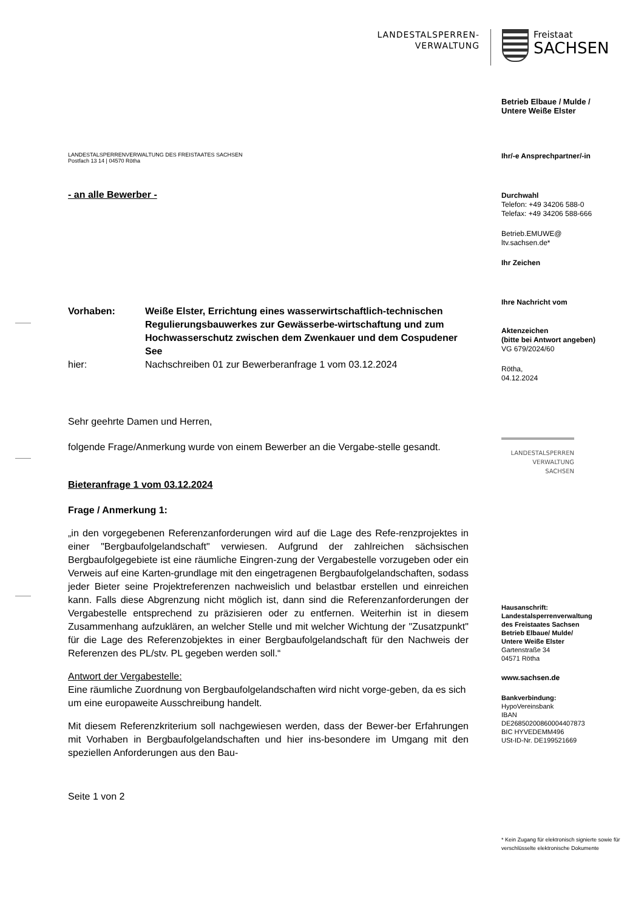LANDESTALSPERREN-
VERWALTUNG
Freistaat
SACHSEN
Betrieb Elbaue / Mulde /
Untere Weiße Elster
Ihr/-e Ansprechpartner/-in
Durchwahl
Telefon: +49 34206 588-0
Telefax: +49 34206 588-666
Betrieb.EMUWE@
ltv.sachsen.de*
Ihr Zeichen
Ihre Nachricht vom
Aktenzeichen
(bitte bei Antwort angeben)
VG 679/2024/60
Rötha,
04.12.2024
LANDESTALSPERREN
VERWALTUNG
SACHSEN
Hausanschrift:
Landestalsperrenverwaltung
des Freistaates Sachsen
Betrieb Elbaue/ Mulde/
Untere Weiße Elster
Gartenstraße 34
04571 Rötha
www.sachsen.de
Bankverbindung:
HypoVereinsbank
IBAN
DE26850200860004407873
BIC HYVEDEMM496
USt-ID-Nr. DE199521669
* Kein Zugang für elektronisch signierte sowie für verschlüsselte elektronische Dokumente
LANDESTALSPERRENVERWALTUNG DES FREISTAATES SACHSEN
Postfach 13 14 | 04570 Rötha
- an alle Bewerber -
| Vorhaben: | Weiße Elster, Errichtung eines wasserwirtschaftlich-technischen Regulierungsbauwerkes zur Gewässerbe-wirtschaftung und zum Hochwasserschutz zwischen dem Zwenkauer und dem Cospudener See |
| hier: | Nachschreiben 01 zur Bewerberanfrage 1 vom 03.12.2024 |
Sehr geehrte Damen und Herren,
folgende Frage/Anmerkung wurde von einem Bewerber an die Vergabe-stelle gesandt.
Bieteranfrage 1 vom 03.12.2024
Frage / Anmerkung 1:
„in den vorgegebenen Referenzanforderungen wird auf die Lage des Refe-renzprojektes in einer "Bergbaufolgelandschaft" verwiesen. Aufgrund der zahlreichen sächsischen Bergbaufolgegebiete ist eine räumliche Eingren-zung der Vergabestelle vorzugeben oder ein Verweis auf eine Karten-grundlage mit den eingetragenen Bergbaufolgelandschaften, sodass jeder Bieter seine Projektreferenzen nachweislich und belastbar erstellen und einreichen kann. Falls diese Abgrenzung nicht möglich ist, dann sind die Referenzanforderungen der Vergabestelle entsprechend zu präzisieren oder zu entfernen. Weiterhin ist in diesem Zusammenhang aufzuklären, an welcher Stelle und mit welcher Wichtung der "Zusatzpunkt" für die Lage des Referenzobjektes in einer Bergbaufolgelandschaft für den Nachweis der Referenzen des PL/stv. PL gegeben werden soll.“
Antwort der Vergabestelle:
Eine räumliche Zuordnung von Bergbaufolgelandschaften wird nicht vorge-geben, da es sich um eine europaweite Ausschreibung handelt.
Mit diesem Referenzkriterium soll nachgewiesen werden, dass der Bewer-ber Erfahrungen mit Vorhaben in Bergbaufolgelandschaften und hier ins-besondere im Umgang mit den speziellen Anforderungen aus den Bau-
Seite 1 von 2